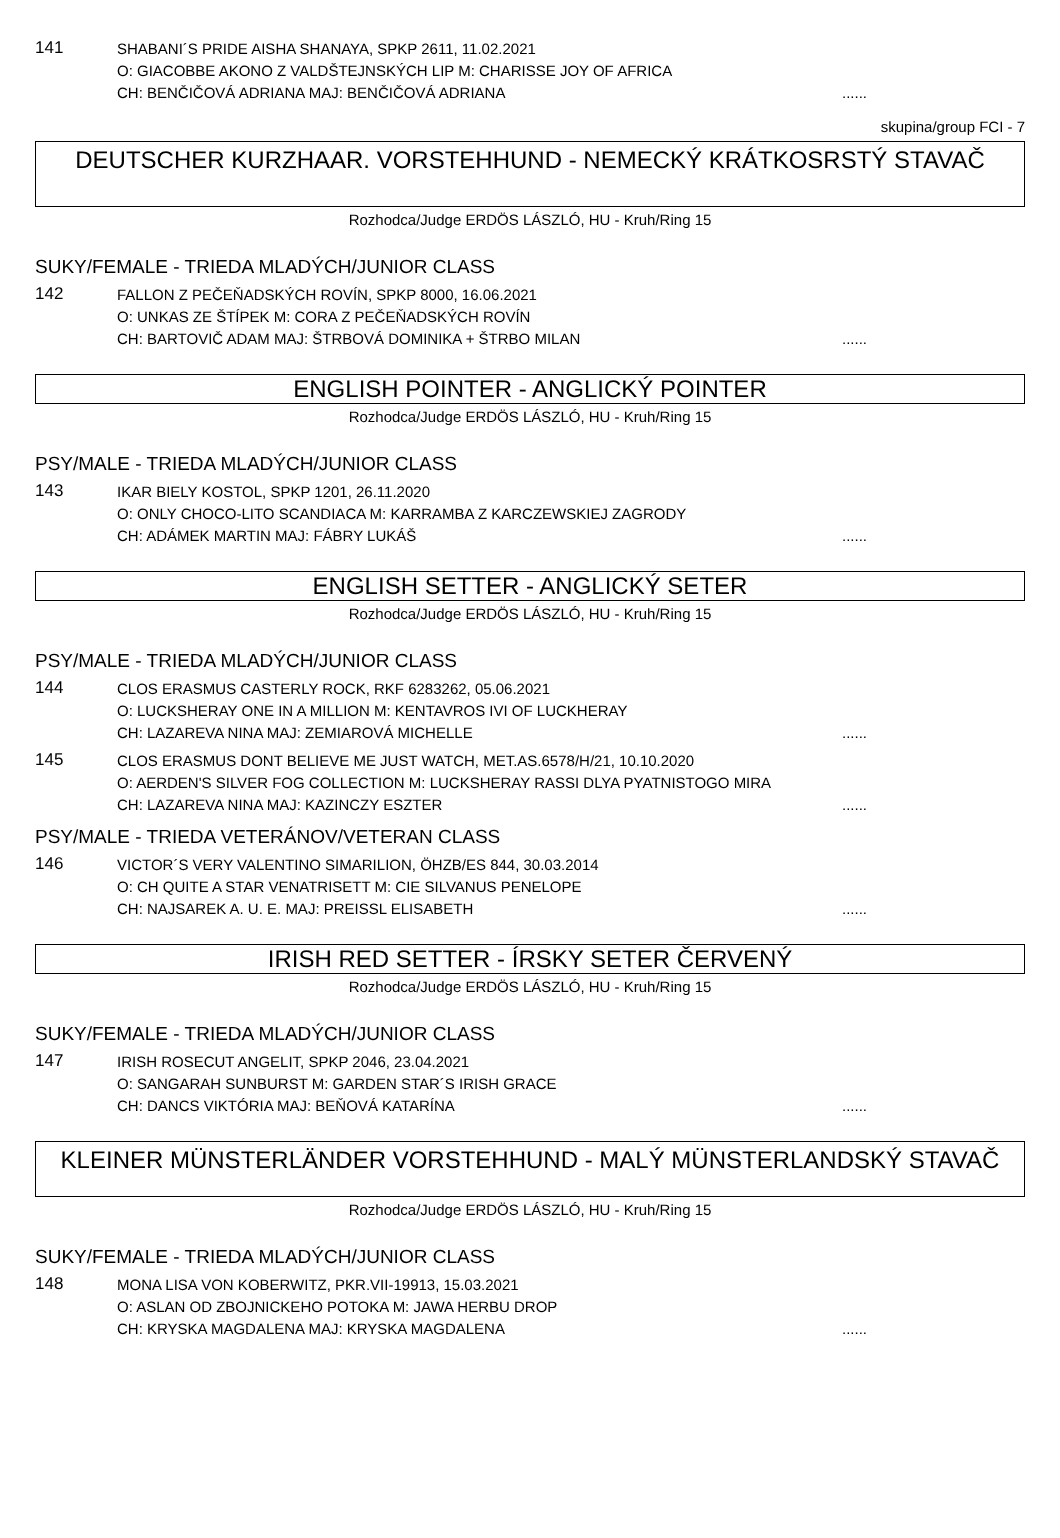141
SHABANI´S PRIDE AISHA SHANAYA, SPKP 2611, 11.02.2021
O: GIACOBBE AKONO Z VALDŠTEJNSKÝCH LIP M: CHARISSE JOY OF AFRICA
CH: BENČIČOVÁ ADRIANA MAJ: BENČIČOVÁ ADRIANA......
skupina/group FCI - 7
DEUTSCHER KURZHAAR. VORSTEHHUND - NEMECKÝ KRÁTKOSRSTÝ STAVAČ
Rozhodca/Judge ERDÖS LÁSZLÓ, HU - Kruh/Ring 15
SUKY/FEMALE - TRIEDA MLADÝCH/JUNIOR CLASS
142
FALLON Z PEČEŇADSKÝCH ROVÍN, SPKP 8000, 16.06.2021
O: UNKAS ZE ŠTÍPEK M: CORA Z PEČEŇADSKÝCH ROVÍN
CH: BARTOVIČ ADAM MAJ: ŠTRBOVÁ DOMINIKA + ŠTRBO MILAN......
ENGLISH POINTER - ANGLICKÝ POINTER
Rozhodca/Judge ERDÖS LÁSZLÓ, HU - Kruh/Ring 15
PSY/MALE - TRIEDA MLADÝCH/JUNIOR CLASS
143
IKAR BIELY KOSTOL, SPKP 1201, 26.11.2020
O: ONLY CHOCO-LITO SCANDIACA M: KARRAMBA Z KARCZEWSKIEJ ZAGRODY
CH: ADÁMEK MARTIN MAJ: FÁBRY LUKÁŠ......
ENGLISH SETTER - ANGLICKÝ SETER
Rozhodca/Judge ERDÖS LÁSZLÓ, HU - Kruh/Ring 15
PSY/MALE - TRIEDA MLADÝCH/JUNIOR CLASS
144
CLOS ERASMUS CASTERLY ROCK, RKF 6283262, 05.06.2021
O: LUCKSHERAY ONE IN A MILLION M: KENTAVROS IVI OF LUCKHERAY
CH: LAZAREVA NINA MAJ: ZEMIAROVÁ MICHELLE......
145
CLOS ERASMUS DONT BELIEVE ME JUST WATCH, MET.AS.6578/H/21, 10.10.2020
O: AERDEN'S SILVER FOG COLLECTION M: LUCKSHERAY RASSI DLYA PYATNISTOGO MIRA
CH: LAZAREVA NINA MAJ: KAZINCZY ESZTER......
PSY/MALE - TRIEDA VETERÁNOV/VETERAN CLASS
146
VICTOR´S VERY VALENTINO SIMARILION, ÖHZB/ES 844, 30.03.2014
O: CH QUITE A STAR VENATRISETT M: CIE SILVANUS PENELOPE
CH: NAJSAREK A. U. E. MAJ: PREISSL ELISABETH......
IRISH RED SETTER - ÍRSKY SETER ČERVENÝ
Rozhodca/Judge ERDÖS LÁSZLÓ, HU - Kruh/Ring 15
SUKY/FEMALE - TRIEDA MLADÝCH/JUNIOR CLASS
147
IRISH ROSECUT ANGELIT, SPKP 2046, 23.04.2021
O: SANGARAH SUNBURST M: GARDEN STAR´S IRISH GRACE
CH: DANCS VIKTÓRIA MAJ: BEŇOVÁ KATARÍNA......
KLEINER MÜNSTERLÄNDER VORSTEHHUND - MALÝ MÜNSTERLANDSKÝ STAVAČ
Rozhodca/Judge ERDÖS LÁSZLÓ, HU - Kruh/Ring 15
SUKY/FEMALE - TRIEDA MLADÝCH/JUNIOR CLASS
148
MONA LISA VON KOBERWITZ, PKR.VII-19913, 15.03.2021
O: ASLAN OD ZBOJNICKEHO POTOKA M: JAWA HERBU DROP
CH: KRYSKA MAGDALENA MAJ: KRYSKA MAGDALENA......